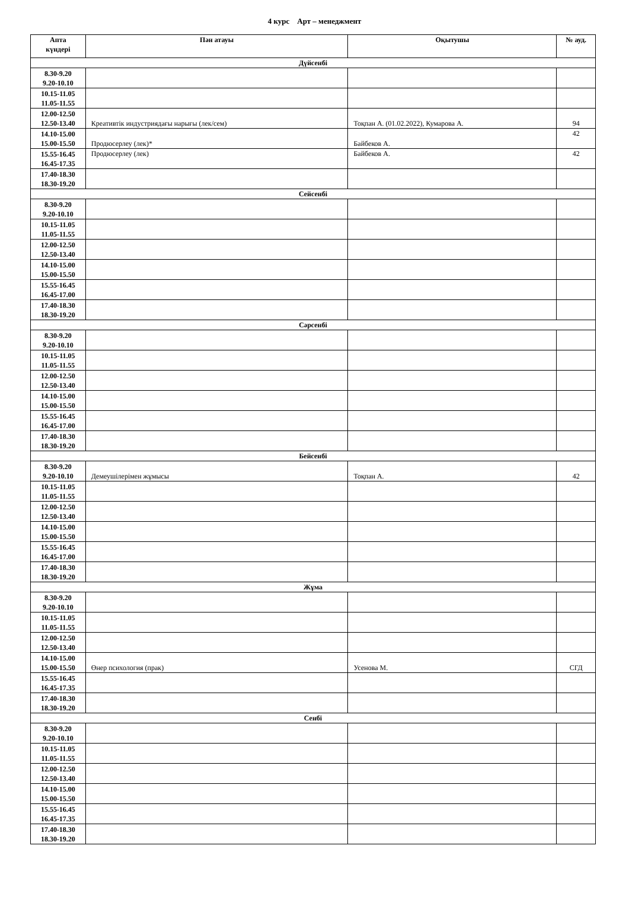4 курс Арт – менеджмент
| Апта күндері | Пән атауы | Оқытушы | № ауд. |
| --- | --- | --- | --- |
| Дүйсенбі | | | |
| 8.30-9.20 9.20-10.10 | | | |
| 10.15-11.05 11.05-11.55 | | | |
| 12.00-12.50 12.50-13.40 | Креативтік индустриядағы нарығы (лек/сем) | Тоқпан А. (01.02.2022), Кумарова А. | 94 |
| 14.10-15.00 15.00-15.50 | Продюсерлеу (лек)* | Байбеков А. | 42 |
| 15.55-16.45 16.45-17.35 | Продюсерлеу (лек) | Байбеков А. | 42 |
| 17.40-18.30 18.30-19.20 | | | |
| Сейсенбі | | | |
| 8.30-9.20 9.20-10.10 | | | |
| 10.15-11.05 11.05-11.55 | | | |
| 12.00-12.50 12.50-13.40 | | | |
| 14.10-15.00 15.00-15.50 | | | |
| 15.55-16.45 16.45-17.00 | | | |
| 17.40-18.30 18.30-19.20 | | | |
| Сәрсенбі | | | |
| 8.30-9.20 9.20-10.10 | | | |
| 10.15-11.05 11.05-11.55 | | | |
| 12.00-12.50 12.50-13.40 | | | |
| 14.10-15.00 15.00-15.50 | | | |
| 15.55-16.45 16.45-17.00 | | | |
| 17.40-18.30 18.30-19.20 | | | |
| Бейсенбі | | | |
| 8.30-9.20 9.20-10.10 | Демеушілерімен жұмысы | Тоқпан А. | 42 |
| 10.15-11.05 11.05-11.55 | | | |
| 12.00-12.50 12.50-13.40 | | | |
| 14.10-15.00 15.00-15.50 | | | |
| 15.55-16.45 16.45-17.00 | | | |
| 17.40-18.30 18.30-19.20 | | | |
| Жұма | | | |
| 8.30-9.20 9.20-10.10 | | | |
| 10.15-11.05 11.05-11.55 | | | |
| 12.00-12.50 12.50-13.40 | | | |
| 14.10-15.00 15.00-15.50 | Өнер психология (прак) | Усенова М. | СГД |
| 15.55-16.45 16.45-17.35 | | | |
| 17.40-18.30 18.30-19.20 | | | |
| Сенбі | | | |
| 8.30-9.20 9.20-10.10 | | | |
| 10.15-11.05 11.05-11.55 | | | |
| 12.00-12.50 12.50-13.40 | | | |
| 14.10-15.00 15.00-15.50 | | | |
| 15.55-16.45 16.45-17.35 | | | |
| 17.40-18.30 18.30-19.20 | | | |